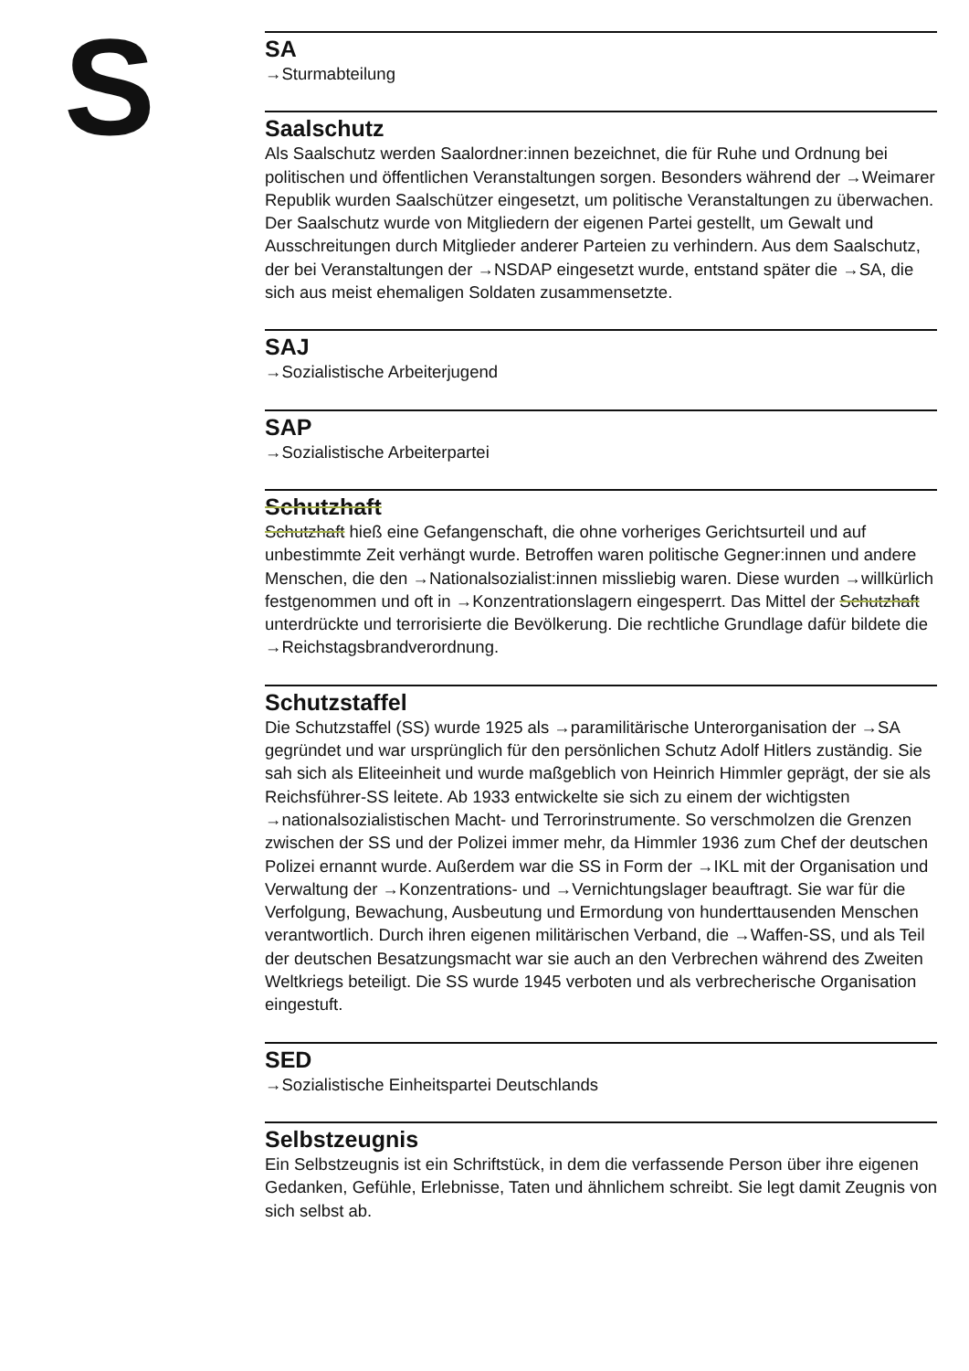S
SA
→Sturmabteilung
Saalschutz
Als Saalschutz werden Saalordner:innen bezeichnet, die für Ruhe und Ordnung bei politischen und öffentlichen Veranstaltungen sorgen. Besonders während der →Weimarer Republik wurden Saalschützer eingesetzt, um politische Veranstaltungen zu überwachen. Der Saalschutz wurde von Mitgliedern der eigenen Partei gestellt, um Gewalt und Ausschreitungen durch Mitglieder anderer Parteien zu verhindern. Aus dem Saalschutz, der bei Veranstaltungen der →NSDAP eingesetzt wurde, entstand später die →SA, die sich aus meist ehemaligen Soldaten zusammensetzte.
SAJ
→Sozialistische Arbeiterjugend
SAP
→Sozialistische Arbeiterpartei
Schutzhaft
Schutzhaft hieß eine Gefangenschaft, die ohne vorheriges Gerichtsurteil und auf unbestimmte Zeit verhängt wurde. Betroffen waren politische Gegner:innen und andere Menschen, die den →Nationalsozialist:innen missliebig waren. Diese wurden →willkürlich festgenommen und oft in →Konzentrationslagern eingesperrt. Das Mittel der Schutzhaft unterdrückte und terrorisierte die Bevölkerung. Die rechtliche Grundlage dafür bildete die →Reichstagsbrandverordnung.
Schutzstaffel
Die Schutzstaffel (SS) wurde 1925 als →paramilitärische Unterorganisation der →SA gegründet und war ursprünglich für den persönlichen Schutz Adolf Hitlers zuständig. Sie sah sich als Eliteeinheit und wurde maßgeblich von Heinrich Himmler geprägt, der sie als Reichsführer-SS leitete. Ab 1933 entwickelte sie sich zu einem der wichtigsten →nationalsozialistischen Macht- und Terrorinstrumente. So verschmolzen die Grenzen zwischen der SS und der Polizei immer mehr, da Himmler 1936 zum Chef der deutschen Polizei ernannt wurde. Außerdem war die SS in Form der →IKL mit der Organisation und Verwaltung der →Konzentrations- und →Vernichtungslager beauftragt. Sie war für die Verfolgung, Bewachung, Ausbeutung und Ermordung von hunderttausenden Menschen verantwortlich. Durch ihren eigenen militärischen Verband, die →Waffen-SS, und als Teil der deutschen Besatzungsmacht war sie auch an den Verbrechen während des Zweiten Weltkriegs beteiligt. Die SS wurde 1945 verboten und als verbrecherische Organisation eingestuft.
SED
→Sozialistische Einheitspartei Deutschlands
Selbstzeugnis
Ein Selbstzeugnis ist ein Schriftstück, in dem die verfassende Person über ihre eigenen Gedanken, Gefühle, Erlebnisse, Taten und ähnlichem schreibt. Sie legt damit Zeugnis von sich selbst ab.